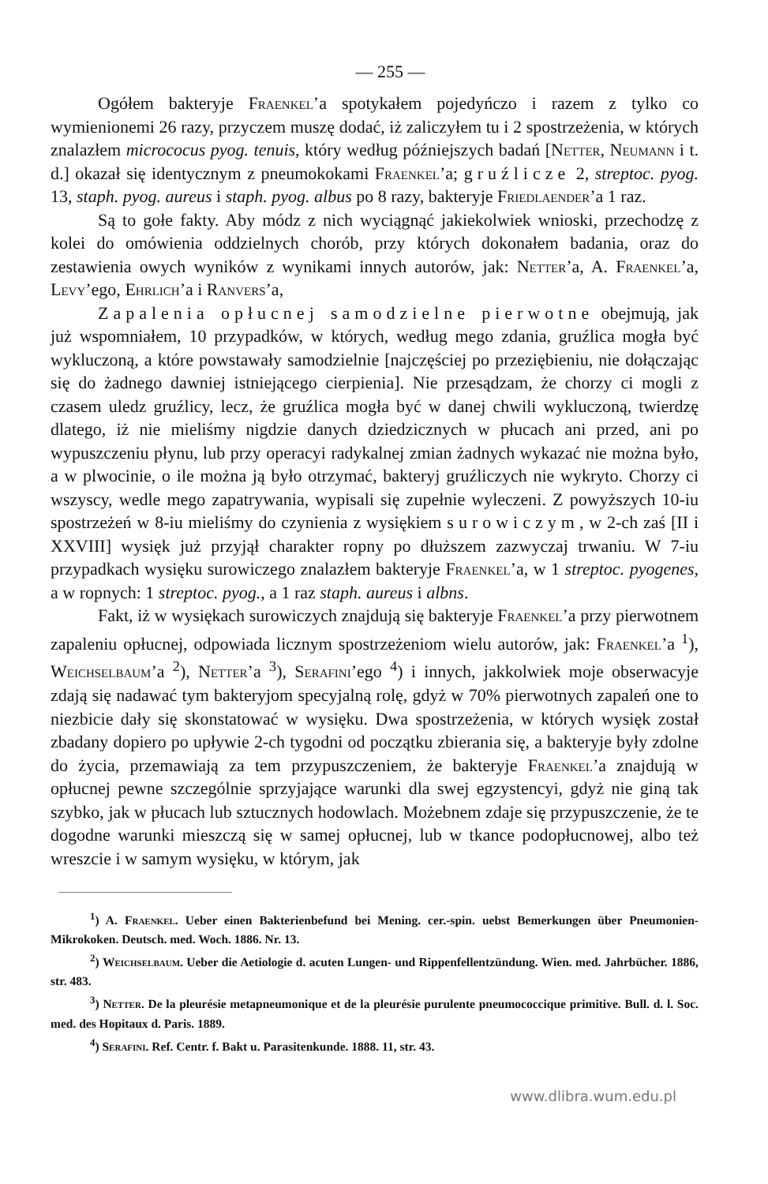— 255 —
Ogółem bakteryje Fraenkel’a spotykałem pojedyńczo i razem z tylko co wymienionemi 26 razy, przyczem muszę dodać, iż zaliczyłem tu i 2 spostrzeżenia, w których znalazłem micrococus pyog. tenuis, który według późniejszych badań [Netter, Neumann i t. d.] okazał się identycznym z pneumokokami Fraenkel’a; gruźlicze 2, streptoc. pyog. 13, staph. pyog. aureus i staph. pyog. albus po 8 razy, bakteryje Friedlaender’a 1 raz.
Są to gołe fakty. Aby módz z nich wyciągnąć jakiekolwiek wnioski, przechodzę z kolei do omówienia oddzielnych chorób, przy których dokonałem badania, oraz do zestawienia owych wyników z wynikami innych autorów, jak: Netter’a, A. Fraenkel’a, Levy’ego, Ehrlich’a i Ranvers’a,
Zapalenia opłucnej samodzielne pierwotne obejmują, jak już wspomniałem, 10 przypadków, w których, według mego zdania, gruźlica mogła być wykluczoną, a które powstawały samodzielnie [najczęściej po przeziębieniu, nie dołączając się do żadnego dawniej istniejącego cierpienia]. Nie przesądzam, że chorzy ci mogli z czasem uledz gruźlicy, lecz, że gruźlica mogła być w danej chwili wykluczoną, twierdzę dlatego, iż nie mieliśmy nigdzie danych dziedzicznych w płucach ani przed, ani po wypuszczeniu płynu, lub przy operacyi radykalnej zmian żadnych wykazać nie można było, a w plwocinie, o ile można ją było otrzymać, bakteryj gruźliczych nie wykryto. Chorzy ci wszyscy, wedle mego zapatrywania, wypisali się zupełnie wyleczeni. Z powyższych 10-iu spostrzeżeń w 8-iu mieliśmy do czynienia z wysiękiem surowiczym, w 2-ch zaś [II i XXVIII] wysięk już przyjął charakter ropny po dłuższem zazwyczaj trwaniu. W 7-iu przypadkach wysięku surowiczego znalazłem bakteryje Fraenkel’a, w 1 streptoc. pyogenes, a w ropnych: 1 streptoc. pyog., a 1 raz staph. aureus i albns.
Fakt, iż w wysiękach surowiczych znajdują się bakteryje Fraenkel’a przy pierwotnem zapaleniu opłucnej, odpowiada licznym spostrzeżeniom wielu autorów, jak: Fraenkel’a <sup>1</sup>), Weichselbaum’a <sup>2</sup>), Netter’a <sup>3</sup>), Serafini’ego <sup>4</sup>) i innych, jakkolwiek moje obserwacyje zdają się nadawać tym bakteryjom specyjalną rolę, gdyż w 70% pierwotnych zapaleń one to niezbicie dały się skonstatować w wysięku. Dwa spostrzeżenia, w których wysięk został zbadany dopiero po upływie 2-ch tygodni od początku zbierania się, a bakteryje były zdolne do życia, przemawiają za tem przypuszczeniem, że bakteryje Fraenkel’a znajdują w opłucnej pewne szczególnie sprzyjające warunki dla swej egzystencyi, gdyż nie giną tak szybko, jak w płucach lub sztucznych hodowlach. Możebnem zdaje się przypuszczenie, że te dogodne warunki mieszczą się w samej opłucnej, lub w tkance podopłucnowej, albo też wreszcie i w samym wysięku, w którym, jak
<sup>1</sup>) A. Fraenkel. Ueber einen Bakterienbefund bei Mening. cer.-spin. uebst Bemerkungen über Pneumonien-Mikrokoken. Deutsch. med. Woch. 1886. Nr. 13.
<sup>2</sup>) Weichselbaum. Ueber die Aetiologie d. acuten Lungen- und Rippenfellentzündung. Wien. med. Jahrbücher. 1886, str. 483.
<sup>3</sup>) Netter. De la pleurésie metapneumonique et de la pleurésie purulente pneumococcique primitive. Bull. d. l. Soc. med. des Hopitaux d. Paris. 1889.
<sup>4</sup>) Serafini. Ref. Centr. f. Bakt u. Parasitenkunde. 1888. 11, str. 43.
www.dlibra.wum.edu.pl